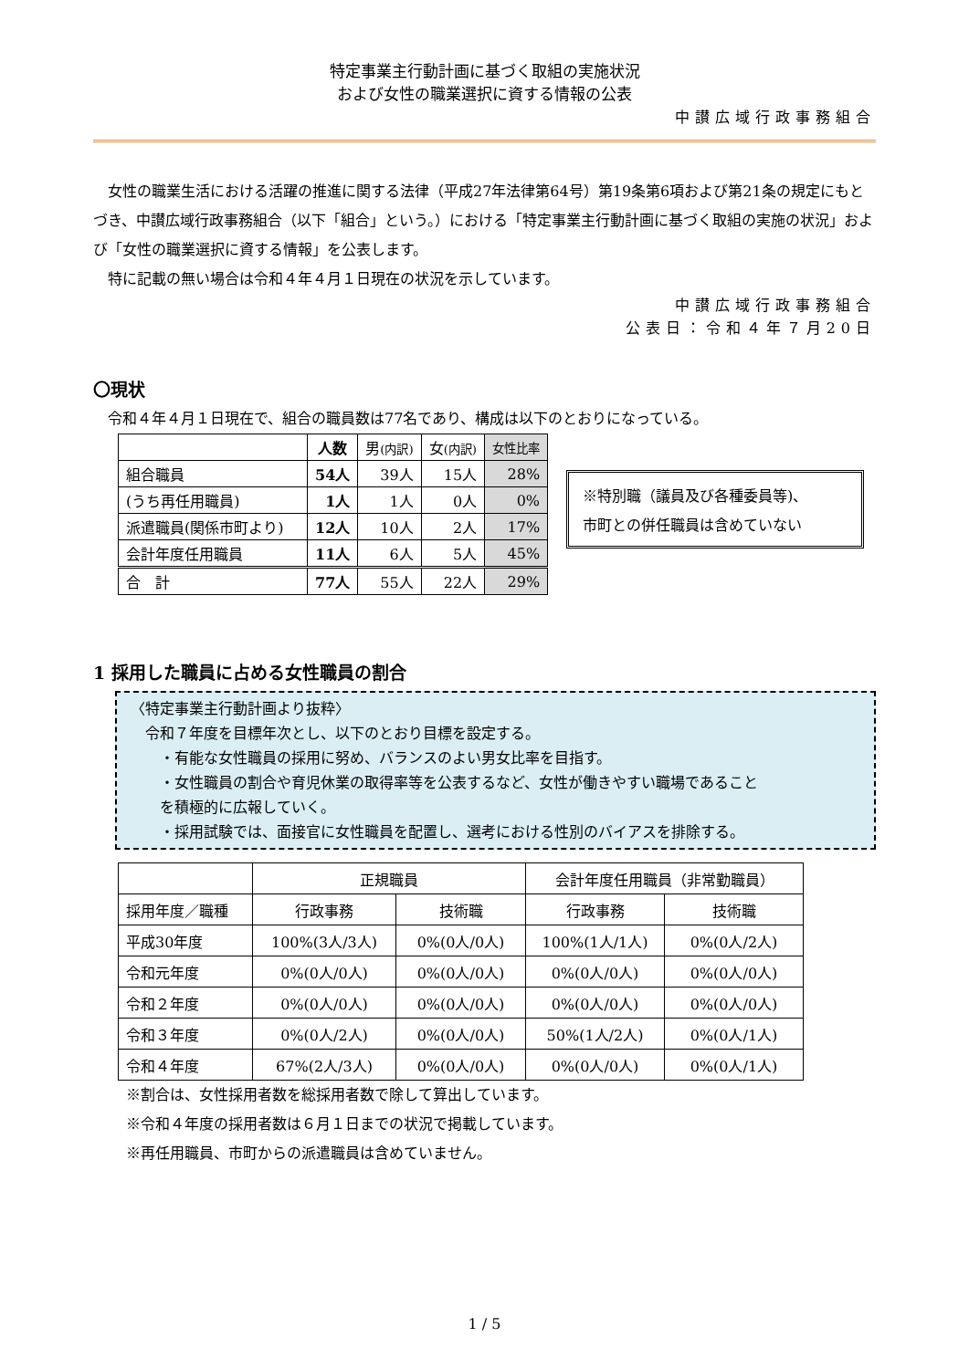特定事業主行動計画に基づく取組の実施状況
および女性の職業選択に資する情報の公表
中讃広域行政事務組合
女性の職業生活における活躍の推進に関する法律（平成27年法律第64号）第19条第6項および第21条の規定にもとづき、中讃広域行政事務組合（以下「組合」という。）における「特定事業主行動計画に基づく取組の実施の状況」および「女性の職業選択に資する情報」を公表します。
特に記載の無い場合は令和４年４月１日現在の状況を示しています。
中讃広域行政事務組合
公表日：令和４年７月20日
〇現状
令和４年４月１日現在で、組合の職員数は77名であり、構成は以下のとおりになっている。
| | 人数 | 男 (内訳) | 女 (内訳) | 女性比率 |
| --- | --- | --- | --- | --- |
| 組合職員 | 54人 | 39人 | 15人 | 28% |
| (うち再任用職員) | 1人 | 1人 | 0人 | 0% |
| 派遣職員(関係市町より) | 12人 | 10人 | 2人 | 17% |
| 会計年度任用職員 | 11人 | 6人 | 5人 | 45% |
| 合 計 | 77人 | 55人 | 22人 | 29% |
※特別職（議員及び各種委員等)、
市町との併任職員は含めていない
1 採用した職員に占める女性職員の割合
〈特定事業主行動計画より抜粋〉
　令和７年度を目標年次とし、以下のとおり目標を設定する。
　　・有能な女性職員の採用に努め、バランスのよい男女比率を目指す。
　　・女性職員の割合や育児休業の取得率等を公表するなど、女性が働きやすい職場であること
　　を積極的に広報していく。
　　・採用試験では、面接官に女性職員を配置し、選考における性別のバイアスを排除する。
| | 正規職員 | | 会計年度任用職員（非常勤職員） | |
| 採用年度／職種 | 行政事務 | 技術職 | 行政事務 | 技術職 |
| 平成30年度 | 100%(3人/3人) | 0%(0人/0人) | 100%(1人/1人) | 0%(0人/2人) |
| 令和元年度 | 0%(0人/0人) | 0%(0人/0人) | 0%(0人/0人) | 0%(0人/0人) |
| 令和２年度 | 0%(0人/0人) | 0%(0人/0人) | 0%(0人/0人) | 0%(0人/0人) |
| 令和３年度 | 0%(0人/2人) | 0%(0人/0人) | 50%(1人/2人) | 0%(0人/1人) |
| 令和４年度 | 67%(2人/3人) | 0%(0人/0人) | 0%(0人/0人) | 0%(0人/1人) |
※割合は、女性採用者数を総採用者数で除して算出しています。
※令和４年度の採用者数は６月１日までの状況で掲載しています。
※再任用職員、市町からの派遣職員は含めていません。
1 / 5